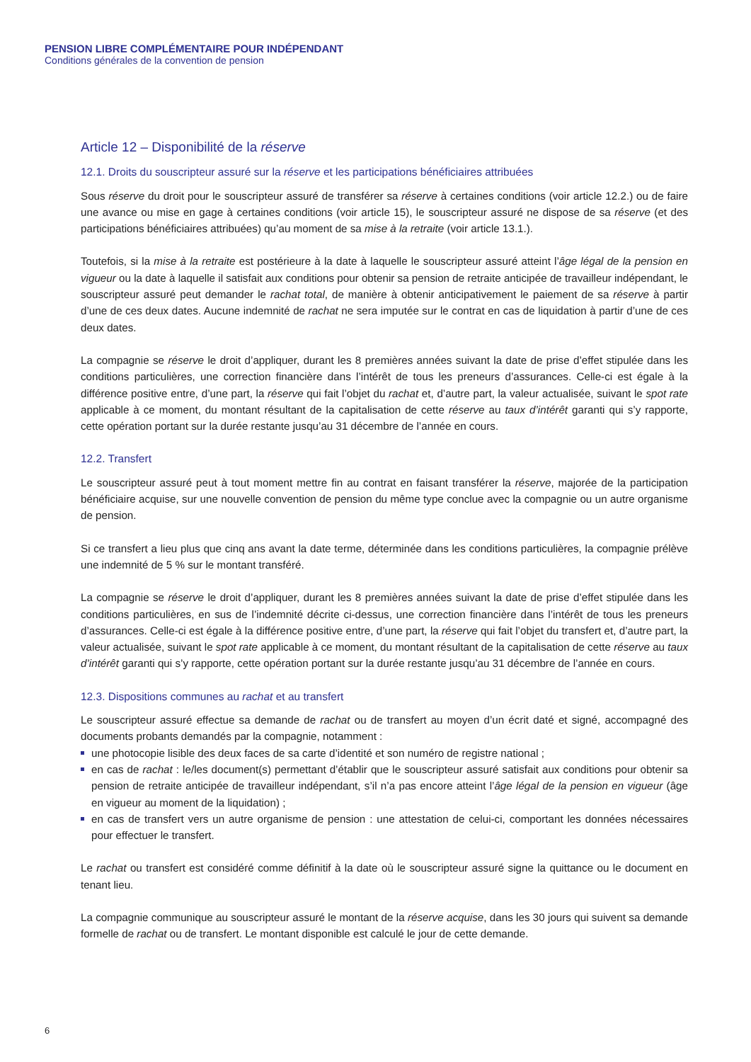PENSION LIBRE COMPLÉMENTAIRE POUR INDÉPENDANT
Conditions générales de la convention de pension
Article 12 – Disponibilité de la réserve
12.1. Droits du souscripteur assuré sur la réserve et les participations bénéficiaires attribuées
Sous réserve du droit pour le souscripteur assuré de transférer sa réserve à certaines conditions (voir article 12.2.) ou de faire une avance ou mise en gage à certaines conditions (voir article 15), le souscripteur assuré ne dispose de sa réserve (et des participations bénéficiaires attribuées) qu’au moment de sa mise à la retraite (voir article 13.1.).
Toutefois, si la mise à la retraite est postérieure à la date à laquelle le souscripteur assuré atteint l’âge légal de la pension en vigueur ou la date à laquelle il satisfait aux conditions pour obtenir sa pension de retraite anticipée de travailleur indépendant, le souscripteur assuré peut demander le rachat total, de manière à obtenir anticipativement le paiement de sa réserve à partir d’une de ces deux dates. Aucune indemnité de rachat ne sera imputée sur le contrat en cas de liquidation à partir d’une de ces deux dates.
La compagnie se réserve le droit d’appliquer, durant les 8 premières années suivant la date de prise d’effet stipulée dans les conditions particulières, une correction financière dans l’intérêt de tous les preneurs d’assurances. Celle-ci est égale à la différence positive entre, d’une part, la réserve qui fait l’objet du rachat et, d’autre part, la valeur actualisée, suivant le spot rate applicable à ce moment, du montant résultant de la capitalisation de cette réserve au taux d’intérêt garanti qui s’y rapporte, cette opération portant sur la durée restante jusqu’au 31 décembre de l’année en cours.
12.2. Transfert
Le souscripteur assuré peut à tout moment mettre fin au contrat en faisant transférer la réserve, majorée de la participation bénéficiaire acquise, sur une nouvelle convention de pension du même type conclue avec la compagnie ou un autre organisme de pension.
Si ce transfert a lieu plus que cinq ans avant la date terme, déterminée dans les conditions particulières, la compagnie prélève une indemnité de 5 % sur le montant transféré.
La compagnie se réserve le droit d’appliquer, durant les 8 premières années suivant la date de prise d’effet stipulée dans les conditions particulières, en sus de l’indemnité décrite ci-dessus, une correction financière dans l’intérêt de tous les preneurs d’assurances. Celle-ci est égale à la différence positive entre, d’une part, la réserve qui fait l’objet du transfert et, d’autre part, la valeur actualisée, suivant le spot rate applicable à ce moment, du montant résultant de la capitalisation de cette réserve au taux d’intérêt garanti qui s’y rapporte, cette opération portant sur la durée restante jusqu’au 31 décembre de l’année en cours.
12.3. Dispositions communes au rachat et au transfert
Le souscripteur assuré effectue sa demande de rachat ou de transfert au moyen d’un écrit daté et signé, accompagné des documents probants demandés par la compagnie, notamment :
une photocopie lisible des deux faces de sa carte d’identité et son numéro de registre national ;
en cas de rachat : le/les document(s) permettant d’établir que le souscripteur assuré satisfait aux conditions pour obtenir sa pension de retraite anticipée de travailleur indépendant, s’il n’a pas encore atteint l’âge légal de la pension en vigueur (âge en vigueur au moment de la liquidation) ;
en cas de transfert vers un autre organisme de pension : une attestation de celui-ci, comportant les données nécessaires pour effectuer le transfert.
Le rachat ou transfert est considéré comme définitif à la date où le souscripteur assuré signe la quittance ou le document en tenant lieu.
La compagnie communique au souscripteur assuré le montant de la réserve acquise, dans les 30 jours qui suivent sa demande formelle de rachat ou de transfert. Le montant disponible est calculé le jour de cette demande.
6